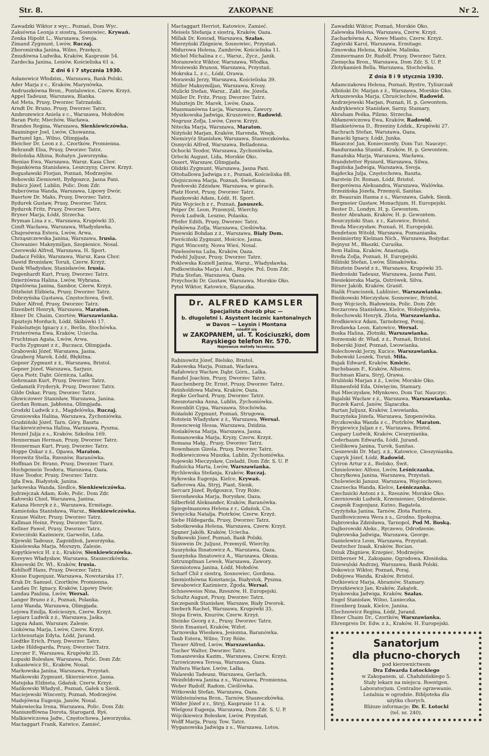Str. 8. ZAKOPANE Nr 2.
Zawadzki Wiktor z wyc., Poznań, Dom Wyc.
Zaksówna Leonja z siostrą, Sosnowiec, Krywań.
Zenka Hipolit L., Warszawa, Swoja.
Zimand Zygmunt, Lwów, Ruczaj.
Zboromirska Janina, Wilno, Przełęcz.
Żmudówna Ludwika, Kraków, Kasprusie 54.
Żardecka Janina, Lesiów, Kościeliska 61 a.
Z dni 6 i 7 stycznia 1930.
Asłanowicz Włodzim., Warszawa, Bank Polski.
Ader Marja z c., Kraków, Marynówka.
Andruszkówna Bron., Pontalowice, Czerw. Krzyż.
Appel Tadeusz, Warszawa, Blanka.
Ast Meta, Prusy, Dworzec Tatrzański.
Arndt Dr. Bruno, Prusy, Dworzec Tatrz.
Ambrozewicz Aniela z c., Warszawa, Mołodów.
Baran Piotr, Miechów, Wacława.
Brandes Regina, Warszawa, Sienkiewiczówka.
Bauminger Joel, Lwów, Chowanna.
Bartuzel Ign., Wilno, Olimpjada.
Bleicher Dr. Leon z ż., Czortków, Promienna.
Behrandt Elsa, Prusy, Dworzec Tatrz.
Bielońska Albina, Rohatyn ,Jaworzynka.
Bienias Ewa, Warszawa, Warsz. Kasa Chor.
Bojankówna Stanisława, Leszczyny, Czerw. Krzyż.
Bogusławski Florjan, Poznań, Modrzejów.
Bobowski Ziemiowit, Bydgoszcz, Jasna Pani.
Bubicz Józef, Lublin, Polic. Dom Zdr.
Buberówna Wanda, Warszawa, Lipowy Dwór.
Buertow Dr. Maks, Prusy, Dworzec Tatrz.
Bydurek Gustaw, Prusy, Dworzec Tatrz.
Bydurek Fritz, Prusy, Dworzec Tatrz.
Bryner Marja, Łódź, Strzecha.
Bryman Lina z s., Warszawa, Krupówki 35.
Cimft Wacława, Warszawa, Władysławka.
Chajesówna Estera, Lwów, Arwa.
Chrząszczewska Janina, Warszawa, Irusia.
Chowaniec Maksymiljan, Szopienice, Nosal.
Czerewski Alfred, Warszawa, H. Sport.
Dadacz Feliks, Warszawa, Warsz. Kasa Chor.
Dawid Bronisław, Toruń, Czerw. Krzyż.
Dank Władysław, Stanisławów, Irusia.
Degenhardt Kurt, Prusy, Dworzec Tatrz.
Dzierżówna Halina, Lwów, Wybrana.
Dipelówna Janina, Sambor, Czerw. Krzyż.
Ditzheist Elżbieta, Prusy, Dworzec Tatrz.
Dobrzyńska Gustawa, Częstochowa, Świt.
Duker Alfred, Prusy, Dworzec Tatrz.
Eizenbett Henryk, Warszawa, Maraton.
Ebner Dr. Chaim, Czortów, Warszawianka.
Epsztejn Morduch, Łódź, Skibówki 17.
Finkelsztejn Ignacy z r., Berlin, Stochówka.
Fristerówna Ewa, Kraków, Uciecha.
Fruchtman Agata, Lwów, Arwa.
Fuchs Zygmunt z ż., Buczacz, Olimpjada.
Grabowski Józef, Warszawa, Jasna.
Grauberg Marek, Łódź, Błękitna.
Gepner Zygmunt z ż., Warszawa, Bristol.
Gepner Józef, Warszawa, Sarjusz.
Gęca Piotr, Dąbr. Górnicza, Lalka.
Gehrmann Kurt, Prusy, Dworzec Tatrz.
Gedamzik Fryderyk, Prusy, Dworzec Tatrz.
Gilde Oskar, Prusy, Dworzec Tatrz.
Głowiczower Stanisław, Warszawa, Janina.
Gordan Roman, Jabłonna, Olimpjada.
Grodzki Ludwik z ż., Magdelówka, Ruczaj.
Groniowska Halina, Warszawa, Żychoniówka.
Grudziński Józef, Tarn. Góry, Baszta .
Hackiewiczówna Halina, Warszawa, Pyszna.
Henzel Julja z s., Kraków, Szkolna 169.
Hennerman Herman, Prusy, Dworzec Tatrz.
Hennerman Kurt, Prusy, Dworzec Tatrz.
Hoppe Oskar z ż., Opawa, Maraton.
Horowitz Stella, Rzeszów, Baranówka.
Hoffman Dr. Bruno, Prusy, Dworzec Ttarz.
Hochgemein Teodora, Warszawa, Oaza.
Huse Teodor, Prusy, Dworzec Tatrz.
Igła Ewa, Białystok, Janina.
Jarkowska Wanda, Siedlce, Sienkiewiczówka.
Jędrzejczak Adam, Koło, Polic. Dom Zdr.
Kałowski Chiel, Warszawa, Janina.
Katana Henryk z ż., Warszawa, Ermitage.
Kamieńska Stanisława, Warsz., Sienkiewiczówka.
Krause Walter, Prusy, Dworzec Tatrz.
Kallman Heinz, Prusy, Dworzec Tatrz.
Kellner Paweł, Prusy, Dworzec Tatrz.
Kwieciński Kazimierz, Garwolin, Lida.
Kijewski Tadeusz, Zagożdżoń, Jaworzynka.
Kisielewska Marja, Morszyn, Zalesie.
Kopytkiewicz H. z ż., Kraków, Sienkiewiczówka.
Koreywo Władysław, Warszawa, Staszeczkówka.
Kłosowski Dr. Wł., Kraków, Irusia.
Kohlhoff Hans, Prusy, Dworzec Tatrz.
Klosse Eugenjusz, Warszawa, Nowotarska 17.
Kruk Dr. Samuel, Czortków, Promienna.
Landau Dr. Ignacy, Kraków, Lipowy Dwór.
Landau Paulina, Lwów, Wersal.
Langer Bruno z ż., Poznań, Polanka.
Lenz Wanda, Warszawa, Olimpjada.
Lejowa Emilja, Kościeszyn, Czerw. Krzyż.
Lepiarz Ludwik z ż., Warszawa, Jaśka.
Ligęza Adam, Warszaw, Zalesie.
Linkówna Marja, Lwów, Czerw. Krzyż.
Lichtensztajn Edyta, Łódź, Jurand.
Liedtke Erich, Prusy, Dworzec Tatrz.
Liebe Hildegarda, Prusy, Dworzec Tatrz.
Liwczer F., Warszawa, Krupówki 35.
Łopuski Bolesław, Warszawa, Polic. Dom Zdr.
Łukasiewicz St., Kraków, Nosal.
Markowska Janina, Warszawa, Przystań.
Mańkowski Zygmunt, Skierniewice, Jasna.
Matejska Elżbieta, Gdańsk, Czerw. Krzyż.
Mańkowski Władysł., Poznań, Gałek u Sienk.
Maciejewski Wincenty, Poznań, Modrzejów.
Madejówna Eugenja, Janów, Nosal.
Makowiecka Irena, Warszawa, Polic. Dom Zdr.
Maniszeffówna Dorota, Starogard, Ryś.
Malkiewiczowa Jadw., Częstochowa, Jaworzynka.
Mactaggart Frank, Katwice, Zamieć.
Mactaggart Herriot, Katowice, Zamieć.
Meisels Stefanja z siostrą, Kraków, Oaza.
Millak Dr. Konrad, Warszawa, Szałas.
Mierzyński Zbigniew, Sosnowiec, Przystań.
Midurowa Helena, Zambrów, Kościeliska 11.
Michel Michalina z c., Warsz., Życz., Janik.
Moranowicz Wiktor, Warszawa, Włodka.
Mrożewski Brunon, Warszawa, Przystań.
Mokrska L. z c., Łódź, Orawa.
Morawski Jerzy, Warszawa, Kościeliska 39.
Müller Maksymiljan, Warszawa, Kresy.
Mulicki Stefan, Warsz., Zakł. św. Józefa.
Müller Dr. Fritz, Prusy, Dworzec Tatrz.
Mulsztejn Dr. Marek, Lwów, Oaza.
Mussmanówna Łucja, Warszawa, Zawory.
Myszkowska Jadwiga, Kruszowice, Radowid.
Negrusz Zofja, Lwów, Czerw. Krzyż.
Nitecka Marja, Warszawa, Maraton.
Niżyński Marjan, Kraków, Harenda, Wnęk.
Niemiryćz Stanisław, Warszawa, Staszeczkówka.
Osmycki Alfred, Warszawa, Belladonna.
Ochocki Teodor, Warszawa, Żychoniówka.
Orlecki August, Lida, Morskie Oko.
Ossert, Warszaw, Olimpjada.
Olidzki Zygmunt, Warszawa, Jasna Pani.
Ottohallowa Jadwiga z r., Poznań, Kościeliska 88.
Olejniczowa Marja, Poznań, Świetlana.
Pawłowski Zdzisław, Warszawa, w górach.
Platz Horst, Prusy, Dworzec Tatrz.
Paszkowski Adam, Łódź, H. Sport.
Pätz Wojciech z r., Poznań, Januszek.
Peiper Dr. Leon, Przemyśl, Wierchy.
Perek Ludwik, Leszno, Polanka.
Pfeifer Edith, Prusy, Dworzec Tatrz.
Pęśkówna Zofja, Warszawa, Cieślówka.
Pniewski Bohdan z ż., Warszawa, Biały Dom.
Pierściński Zygmunt, Mościce, Jasna.
Pigut Wincenty, Nowa Wieś, Nosal.
Pinelesówna Luba, Kraków, Oaza.
Podehl Juljusz, Prusy, Dworzec Tatrz.
Poklewska Koziełł Janina, Warsz., Władysławka.
Podkowińska Marja i Ant., Rogów, Pol. Dom Zdr.
Pluta Stefan, Warszawa, Oaza.
Przychocki Dr. Gustaw, Warszawa, Morskie Oko.
Pytel Wiktor, Katowice, Ślązaczka.
Dr. ALFRED KAMSLER
Specjalista chorób płuc —
b. długoletni I. Asystent lecznic kantonalnych
w Davos — Leysin i Montana
osiedlił się
w ZAKOPANEM, ul. T. Kościuszki, dom
Rayskiego telefon Nr. 570.
Najnowsze metody lecznicze.
Rabinowitz Józef, Bielsko, Bristol.
Rakowska Marja, Poznań, Wacława.
Rafałowicz Wacław, Dąbr. Górn., Lalka.
Randel Joachim, Prusy, Dworzec Tatrz.
Rauchenberg Dr. Ernst, Prusy, Dworzec Tatrz.
Reinholdowa Malwa, Kraków, Oaza.
Repke Gerhard, Prusy, Dworzec Tatrz.
Rzeszotarska Anna, Lublin, Żychoniówka.
Rozenblit Cypa, Warszawa, Stochówka.
Różański Zygmunt, Poznań, Strugowa.
Rotstein Władysław z ż., Warszawa, Wersal.
Rosencweig Hessa, Warszawa, Dzidzia.
Rosiakówna Marja, Warszawa, Jasna.
Romanowska Marja, Kryzy, Czerw. Krzyż.
Romana Małg., Prusy, Dworzec Tatrz.
Rosenbaum Gizela, Prusy, Dworzec Tatrz.
Rodkiewiczowa Muszka, Lublin, Żychoniówka.
Rojewski Mieczysław, Czeladź, Dom Zdr. S. U. P.
Rudnicka Marta, Lwów, Warszawianka.
Rychlewska Stefanja, Kraków, Ruczaj.
Rykowska Eugenja, Kielce, Krywań.
Safierowa Ala, Stryj, Piast, Sienk.
Sercarz Józef, Bydgoszcz, Trzy Róże.
Sierosławska Marja, Borysław, Oaza.
Silberfeld Aleksander, Kraków, Baranówka.
Spiegelmanowa Helena z r., Gdańsk, Cis.
Święcicka Natalja, Piotrków, Czerw. Krzyż.
Siebe Hildegarda, Prusy, Dworzec Tatrz.
Sobotkowska Helena, Warszawa, Czerw. Krzyż.
Spuner Jakób, Kraków, Uciecha.
Sułkowski Józef, Poznań, Bank Polski.
Süsswein Dr. Juljusz, Przemyśl, Wierchy.
Suszyńska Ihnatowicz A., Warszawa, Oaza.
Suszyńska Ihnatowicz A., Warszawa, Oksza.
Sztrumpfman Lewek, Warszawa, Zawory.
Szemiotowa Janina, Łódź, Mołodów.
Scharf Chil z siostrą, Sosnowiec, Gordona.
Szemiothówna Konstancja, Białystok, Pyszna.
Szwabowicz Kazimierz, Zgoda, Wersal.
Schneeweiss Nina, Rzeszów, H. Europejski.
Schultz August, Prusy, Dworzec Tatrz.
Szczepanik Stanisław, Warszaw, Biały Dworek.
Szeberk Rachel, Warszawa, Krupówki 35.
Stopa Erwin, Knurów, Czerw. Krzyż.
Steinke Georg z ż., Prusy, Dworzec Tatrz.
Stein Emanuel, Kraków, Wzlot.
Tarnowska Wiesława, Jesionna, Baranówka.
Taub Estera, Wilno, Trzy Róże.
Theuer Alfred, Lwów, Warszawianka.
Tischer Walter, Dworzec Tatrz.
Tomaszewska Kazim., Warszawa, Czerw. Krzyż.
Turowiczowa Teresa, Warszawa, Oaza.
Waltera Wacław, Lwów, Lalka.
Walawski Tadeusz, Warszawa, Gerlach.
Weinfeldowa Janina z s., Warszawa, Promienna.
Weber Rudolf, Radom. Cieślówka.
Witkowski Stefan, Warszawa, Oaza.
Wildsteinówna Bron., Tarnów, Staszeczkówka.
Wilder Józef z r., Stryj, Kasprusie 11 a.
Wielgosz Eugenja, Warszawa, Dom Zdr. S. U. P.
Wójcikiewicz Bolesław, Lwów, Przystań.
Wolff Marja, Prusy, Tow. Tatrz.
Wyganowska Jadwiga z s., Warszawa, Lotos.
Zawadzki Wiktor, Poznań, Morskie Oko.
Zalewska Helena, Warszawa, Czerw. Krzyż.
Zacharkówna A., Nowe Miasto, Czerw. Krzyż.
Zagórski Karol, Warszawa, Ermitage.
Zimowska Helena, Kraków, Malinka.
Zimmermann Dr. Rudolf, Prusy, Dworzec Tatrz.
Ziemęcka Bron., Warszawa, Dom Zdr. S. U. P.
Złotykamień Bella, Warszawa, Stochówka.
Z dnia 8 i 9 stycznia 1930.
Adamczakowa Helena, Poznań, Bystre, Tyliszczak
Albiński Dr. Marjan z ż., Warszawa, Morskie Oko.
Arkuszewska Marja, Chruściechów, Radowid.
Andrzejewski Marjan, Poznań, H. p. Gewontem.
Andrykiewicz Stanisław, Sarny, Stamary.
Abraham Peśka, Pilzno, Strzecha.
Abłamowiczowa Ewa, Kraków, Radowid.
Blankietówna D., Brzeziny Łódzk., Krupówki 27.
Bachrach Stefan, Warszawa, Oaza.
Banacki Ignacy, Łódź, Junka.
Błaszczoć Jan, Koniecmosty, Dom Tur. Nauczyc.
Bandurzanka Stanisł., Kraków, H. p. Gewontem.
Banańska Marja, Warszawa, Wacława.
Brandstetter Ryszard, Warszawa, Silwa.
Bagińska Jadwiga, Warszawa, Swoja.
Bajdecka Julja, Częstochowa, Baszta.
Barstein Dr. Roman, Łódź, Bristol.
Bergerówna Aleksandra, Warszawa, Walówka.
Brzezińska Józefa, Przemyśl, Sanitas.
dr. Beaurain Hanna z s., Warszawa, Gałek, Sienk.
Bergmeier Gustaw, Monachjum, H. Europejski.
Bester D., Londyn, H. p. Gewontem.
Bester Abraham, Kraków, H. p. Gewontem.
Beszczyński Stan. z r., Katowice, Bristol.
Breda Mieczysław, Poznań, H. Europejski.
Bendetson Witold, Warszawa, Poznanianka.
Bezśmiertny Kielman Nich., Warszawa, Bożydar.
Bejnysz M., Błaszki, Curuśka.
Bem Halina, Kraków, Anastazja.
Breda Zofja, Poznań, H. Europejski.
Biliński Stefan, Lwów, Ślimakówka.
Bitsztein Dawid z ż., Warszawa, Krupówki 35.
Biedroński Tadeusz, Warszawa, Jasna Pani.
Biesiekierska Marja, Ostrówek, Silva.
Birner Jakób, Kraków, Granit.
Bialik Franciszek, Lubliniec, Warszawianka.
Bieńkowski Mieczysław, Sosnowiec, Bristol.
Bosy Wojciech, Białowieża, Polic. Dom Zdr.
Boczarowa Stanisława, Kielce, Wołodyjówka.
Bolechowski Henryk, Złota, Warszawianka.
Brodkiewicz Adam, Tarnobrzeg, Poraj.
Brodawka Leon, Katowice, Wersal.
Boska Halina, Złotniki, Warszawianka.
Borzemski dr. Wład. z ż., Poznań, Bristol.
Boberski Józef, Poznań, Lwowianka.
Bolechowski Jerzy, Kucice, Warszawianka.
Bobowski Leszek, Toruń, Miła.
Bujak Edward, Kraków, Kmicic.
Buchsbaum F., Kraków, Albatros.
Buchman Klara, Stryj, Orawa.
Bruliński Marjan z ż., Lwów, Morskie Oko.
Blumenfeld Eda, Oświęcim, Stamary.
Buś Mieczysław, Młynkowo, Dom Tur. Nauczyc.
Bujalski Wacław z ż., Warszawa, Warszawianka.
Buczek Karol, Janów, Ślązaczka.
Burtan Juljusz, Kraków, Lwowianka.
Buczyńska Józefa, Warszawa, Szopenówka.
Ryczkowska Wanda z c., Piotrków, Maraton.
Brygiewicz Juljan z r., Warszawa, Bristol.
Caspary Ludwik, Kraków, Cieszynianka.
Cederbaum Edwarda, Łódź, Jurand.
Cieślikowa Janina, Turek, Sanitas.
Cieszewski Dr. Marj. z ż., Katowice, Cieszynianka.
Cupryk Józef, Łódź, Radowid.
Cytron Artur z ż., Bielsko, Świt.
Chmielowiec Alfons, Lwów, Leśniczanka.
Choryłkowa Janina, Warszawa, Przystań.
Cholewiecki Janusz, Warszawa, Wojciechowo.
Czarnecka Wanda, Kielce, Leśniczanka.
Czechnicki Antoni z ż., Rzeszów, Morskie Oko.
Czerniowski Ludwik, Krzemieniec, Odrodzenie.
Czapnik Eugenjusz, Kutno, Bagatela.
Czyżyńska Janina, Tarnów, Złota Pantera.
Daniłłowiczowa Wera z s., Grodno, Spokojna.
Dąbrowska Zdzisława, Tarnopol, Pod M. Boską.
Dajborowski Aleks., Ryczewo, Odrodzenie.
Dąbrowska Jadwiga, Warszawa, George.
Danielewicz Leon, Warszawa, Przystań.
Deutscher Izaak, Kraków, Bocian.
Dziuk Zbigniew, Krzepiec, Modrzejów.
Dittberner M., Zakopane, Ogrodowa, Kłosińska.
Dziewulski Andrzej, Warszawa, Bank Polski.
Dokowicz Wiktor, Poznań, Poraj.
Dobijowa Wanda, Kraków, Bristol.
Dutkiewicz Marja, Abramów, Stamary.
Dryszkiewicz Jan, Kraków, Zakątek.
Dyakowska Jadwiga, Kraków, Szałas.
Engel Stanisław, Wilno, Lunieczka.
Eisenberg Izaak, Kielce, Janina.
Elechnowicz Regina, Łódź, Jurand.
Ebner Chaim Dr., Czortków, Warszawianka.
Ehrenpreis Dr. Edw. z ż., Kraków, H. Europejski.
Sanatorjum
dla płucno-chorych
pod kierownictwem
Dra Edwarda Łotockiego
w Zakopanem, ul. Chałubińskiego 5.
Stały lekarz na miejscu. Roentgen.
Laboratorjum. Centralne ogrzewanie.
Leżalnia w ogrodzie. Bibljoteka dla
użytku chorych.
Bliższe informacje: Dr. E. Łotocki
(tel. nr. 240).